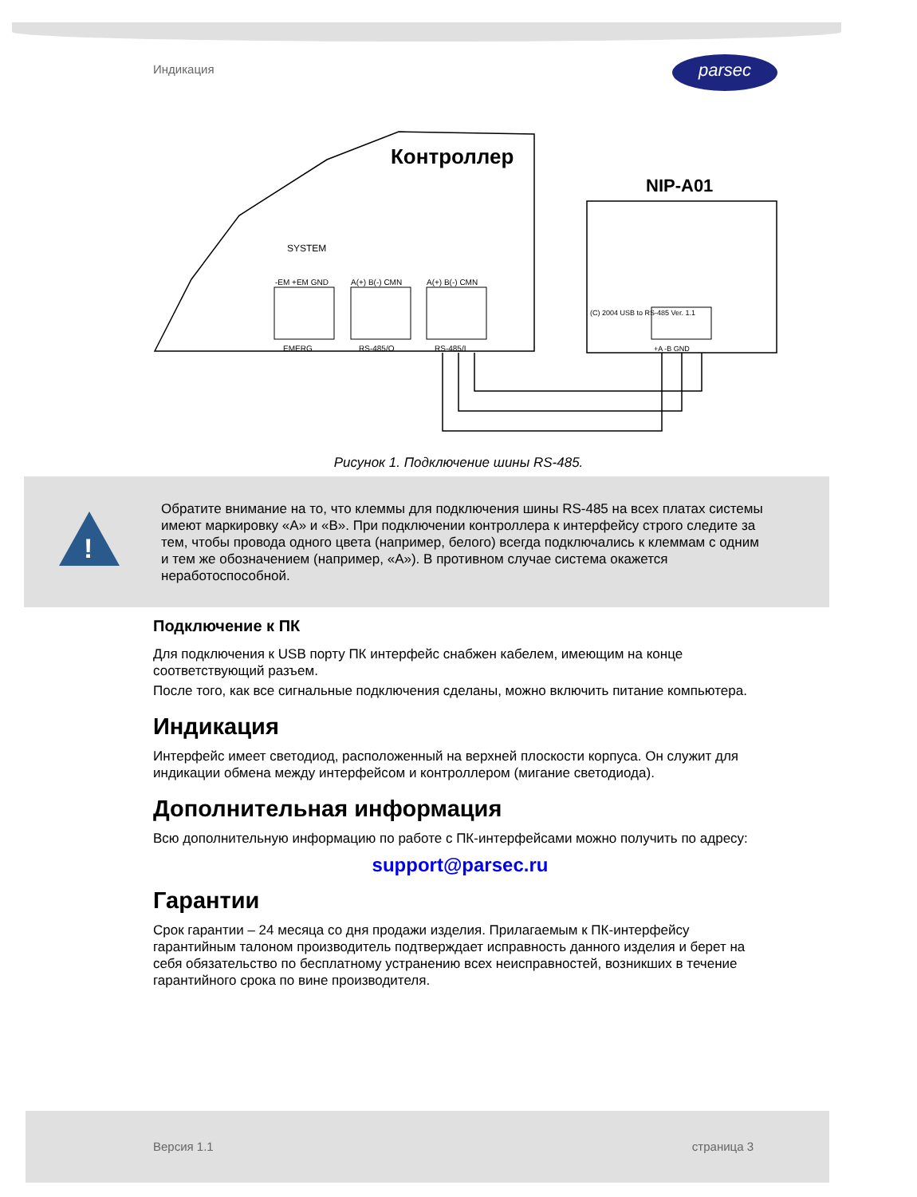Индикация parsec
Контроллер
NIP-A01
SYSTEM
-EM +EM GND
A(+) B(-) CMN
A(+) B(-) CMN
EMERG
RS-485/O
RS-485/I
(C) 2004 USB to RS-485 Ver. 1.1
+A -B GND
Рисунок 1. Подключение шины RS-485.
!
Обратите внимание на то, что клеммы для подключения шины RS-485 на всех платах системы имеют маркировку «А» и «В». При подключении контроллера к интерфейсу строго следите за тем, чтобы провода одного цвета (например, белого) всегда подключались к клеммам с одним и тем же обозначением (например, «А»). В противном случае система окажется неработоспособной.
Подключение к ПК
Для подключения к USB порту ПК интерфейс снабжен кабелем, имеющим на конце соответствующий разъем.
После того, как все сигнальные подключения сделаны, можно включить питание компьютера.
Индикация
Интерфейс имеет светодиод, расположенный на верхней плоскости корпуса. Он служит для индикации обмена между интерфейсом и контроллером (мигание светодиода).
Дополнительная информация
Всю дополнительную информацию по работе с ПК-интерфейсами можно получить по адресу:
support@parsec.ru
Гарантии
Срок гарантии – 24 месяца со дня продажи изделия. Прилагаемым к ПК-интерфейсу гарантийным талоном производитель подтверждает исправность данного изделия и берет на себя обязательство по бесплатному устранению всех неисправностей, возникших в течение гарантийного срока по вине производителя.
Версия 1.1 страница 3